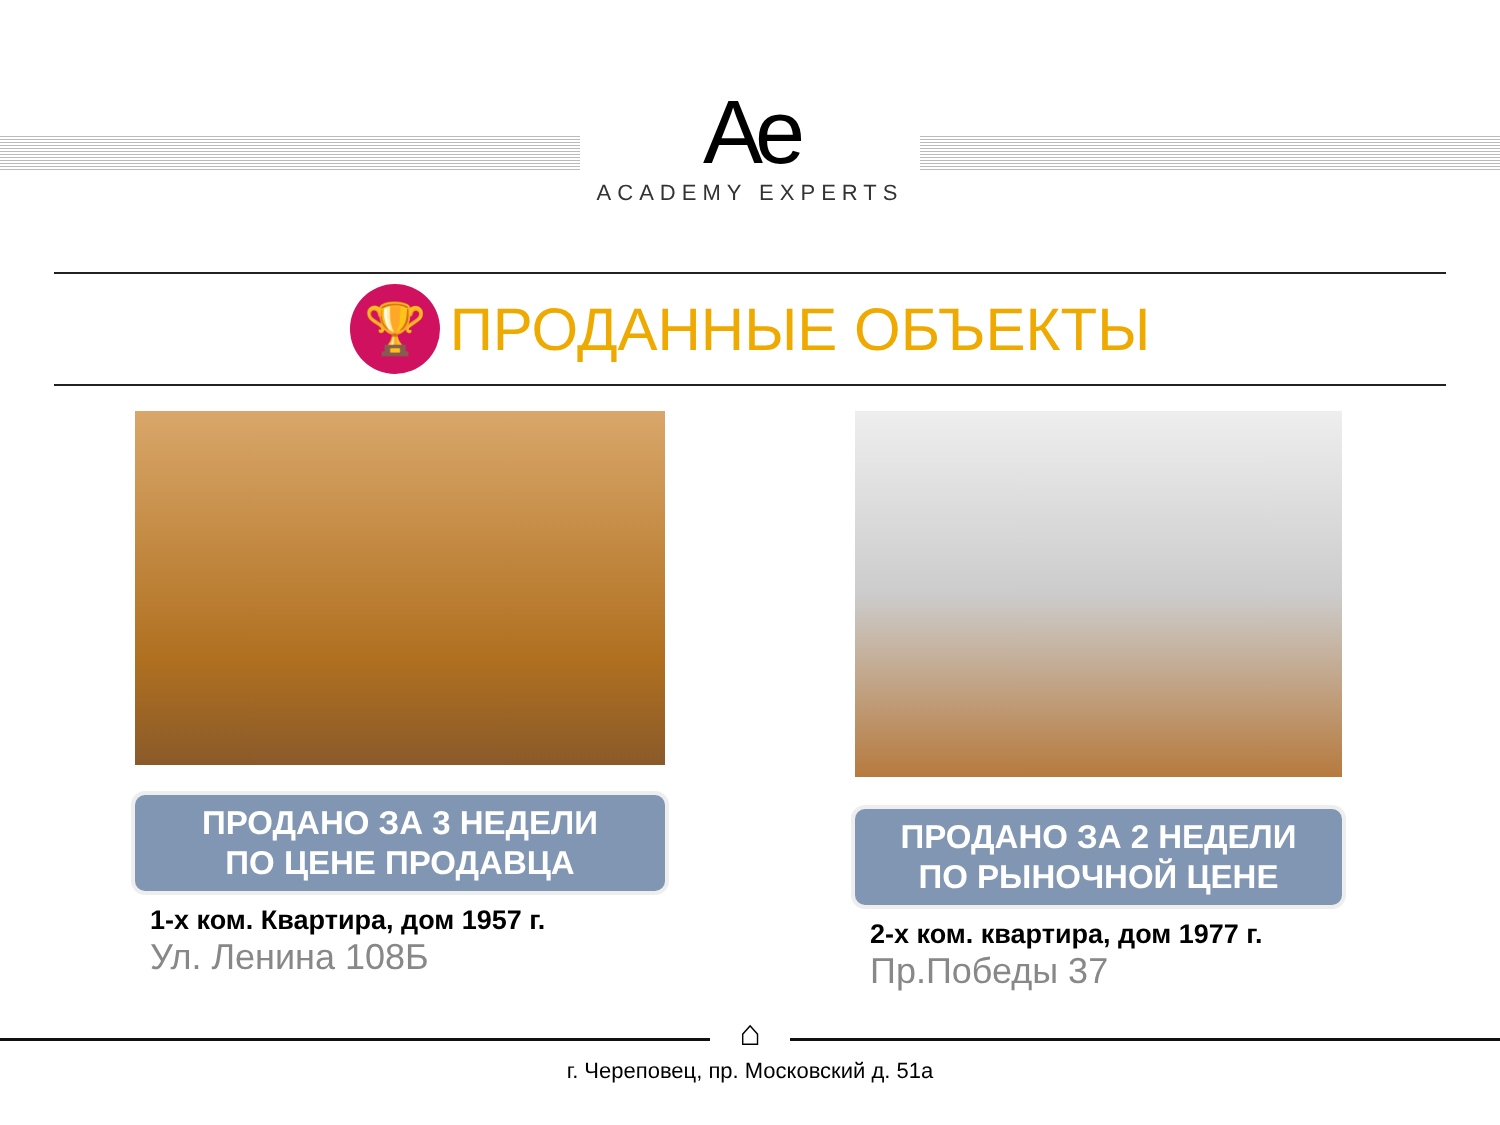Ae
ACADEMY EXPERTS
🏆
ПРОДАННЫЕ ОБЪЕКТЫ
ПРОДАНО ЗА 3 НЕДЕЛИ
ПО ЦЕНЕ ПРОДАВЦА
1-х ком. Квартира, дом 1957 г.
Ул. Ленина 108Б
ПРОДАНО ЗА 2 НЕДЕЛИ
ПО РЫНОЧНОЙ ЦЕНЕ
2-х ком. квартира, дом 1977 г.
Пр.Победы 37
⌂
г. Череповец, пр. Московский д. 51а